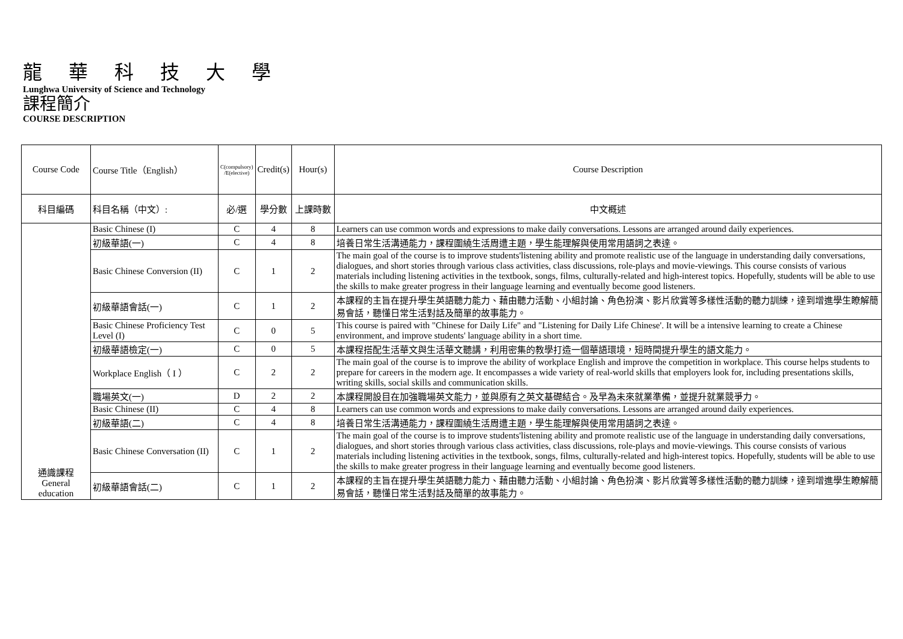龍 華 科 技 大 學
Lunghwa University of Science and Technology
課程簡介
COURSE DESCRIPTION
| Course Code | Course Title（English） | C(compulsory) /E(elective) | Credit(s) | Hour(s) | Course Description |
| --- | --- | --- | --- | --- | --- |
| 科目編碼 | 科目名稱（中文）: | 必/選 | 學分數 | 上課時數 | 中文概述 |
| 通識課程 General education | Basic Chinese (I) | C | 4 | 8 | Learners can use common words and expressions to make daily conversations. Lessons are arranged around daily experiences. |
| | 初級華語(一) | C | 4 | 8 | 培養日常生活溝通能力，課程圍繞生活周遭主題，學生能理解與使用常用語詞之表達。 |
| | Basic Chinese Conversion (II) | C | 1 | 2 | The main goal of the course is to improve students'listening ability and promote realistic use of the language in understanding daily conversations, dialogues, and short stories through various class activities, class discussions, role-plays and movie-viewings. This course consists of various materials including listening activities in the textbook, songs, films, culturally-related and high-interest topics. Hopefully, students will be able to use the skills to make greater progress in their language learning and eventually become good listeners. |
| | 初級華語會話(一) | C | 1 | 2 | 本課程的主旨在提升學生英語聽力能力、藉由聽力活動、小組討論、角色扮演、影片欣賞等多樣性活動的聽力訓練，達到增進學生瞭解簡易會話，聽懂日常生活對話及簡單的故事能力。 |
| | Basic Chinese Proficiency Test Level (I) | C | 0 | 5 | This course is paired with "Chinese for Daily Life" and "Listening for Daily Life Chinese'. It will be a intensive learning to create a Chinese environment, and improve students' language ability in a short time. |
| | 初級華語檢定(一) | C | 0 | 5 | 本課程搭配生活華文與生活華文聽講，利用密集的教學打造一個華語環境，短時間提升學生的語文能力。 |
| | Workplace English（ I ） | C | 2 | 2 | The main goal of the course is to improve the ability of workplace English and improve the competition in workplace. This course helps students to prepare for careers in the modern age. It encompasses a wide variety of real-world skills that employers look for, including presentations skills, writing skills, social skills and communication skills. |
| | 職場英文(一) | D | 2 | 2 | 本課程開設目在加強職場英文能力，並與原有之英文基礎結合。及早為未來就業準備，並提升就業競爭力。 |
| | Basic Chinese (II) | C | 4 | 8 | Learners can use common words and expressions to make daily conversations. Lessons are arranged around daily experiences. |
| | 初級華語(二) | C | 4 | 8 | 培養日常生活溝通能力，課程圍繞生活周遭主題，學生能理解與使用常用語詞之表達。 |
| | Basic Chinese Conversation (II) | C | 1 | 2 | The main goal of the course is to improve students'listening ability and promote realistic use of the language in understanding daily conversations, dialogues, and short stories through various class activities, class discussions, role-plays and movie-viewings. This course consists of various materials including listening activities in the textbook, songs, films, culturally-related and high-interest topics. Hopefully, students will be able to use the skills to make greater progress in their language learning and eventually become good listeners. |
| | 初級華語會話(二) | C | 1 | 2 | 本課程的主旨在提升學生英語聽力能力、藉由聽力活動、小組討論、角色扮演、影片欣賞等多樣性活動的聽力訓練，達到增進學生瞭解簡易會話，聽懂日常生活對話及簡單的故事能力。 |